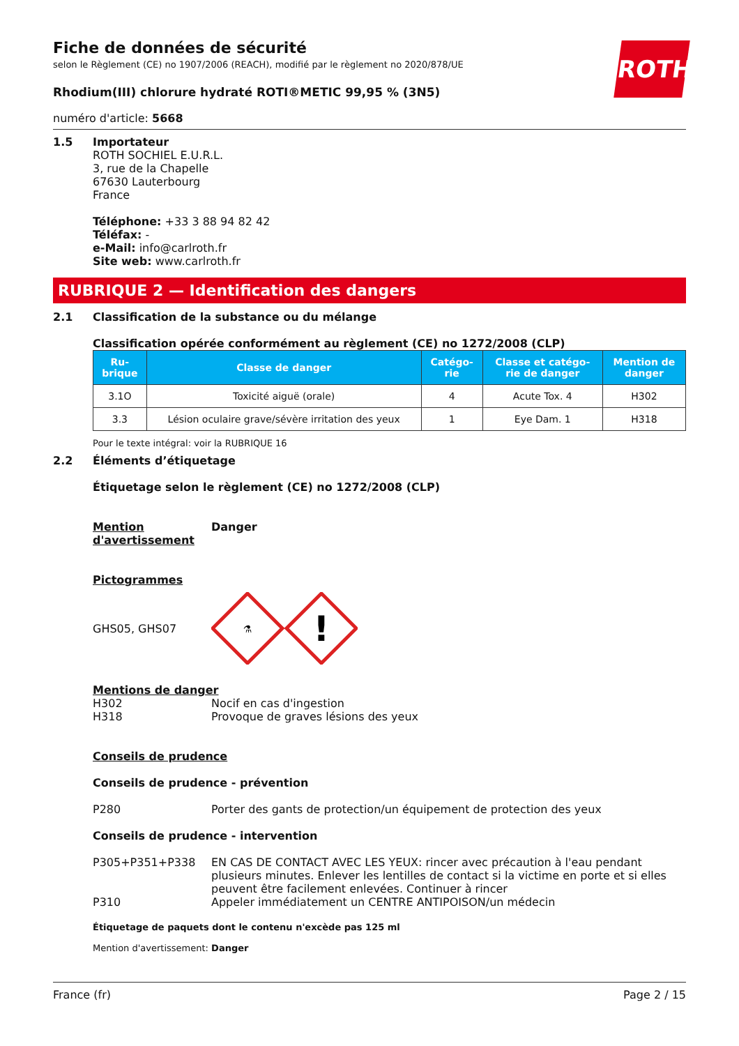ROTH
Fiche de données de sécurité
selon le Règlement (CE) no 1907/2006 (REACH), modifié par le règlement no 2020/878/UE
Rhodium(III) chlorure hydraté ROTI®METIC 99,95 % (3N5)
numéro d'article: 5668
1.5 Importateur
ROTH SOCHIEL E.U.R.L.
3, rue de la Chapelle
67630 Lauterbourg
France
Téléphone: +33 3 88 94 82 42
Téléfax: -
e-Mail: info@carlroth.fr
Site web: www.carlroth.fr
RUBRIQUE 2 — Identification des dangers
2.1 Classification de la substance ou du mélange
Classification opérée conformément au règlement (CE) no 1272/2008 (CLP)
| Ru- brique | Classe de danger | Catégo- rie | Classe et catégo- rie de danger | Mention de danger |
| --- | --- | --- | --- | --- |
| 3.1O | Toxicité aiguë (orale) | 4 | Acute Tox. 4 | H302 |
| 3.3 | Lésion oculaire grave/sévère irritation des yeux | 1 | Eye Dam. 1 | H318 |
Pour le texte intégral: voir la RUBRIQUE 16
2.2 Éléments d’étiquetage
Étiquetage selon le règlement (CE) no 1272/2008 (CLP)
Mention d'avertissement
Danger
Pictogrammes
GHS05, GHS07
⚗
!
Mentions de danger
H302
Nocif en cas d'ingestion
H318
Provoque de graves lésions des yeux
Conseils de prudence
Conseils de prudence - prévention
P280
Porter des gants de protection/un équipement de protection des yeux
Conseils de prudence - intervention
P305+P351+P338 EN CAS DE CONTACT AVEC LES YEUX: rincer avec précaution à l'eau pendant plusieurs minutes. Enlever les lentilles de contact si la victime en porte et si elles peuvent être facilement enlevées. Continuer à rincer
P310
Appeler immédiatement un CENTRE ANTIPOISON/un médecin
Étiquetage de paquets dont le contenu n'excède pas 125 ml
Mention d'avertissement: Danger
France (fr) Page 2 / 15